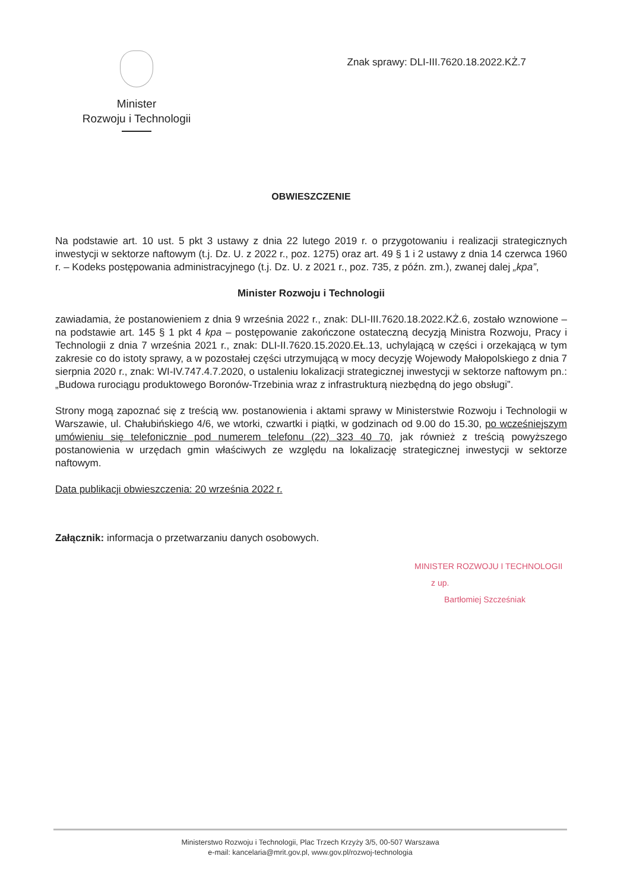Minister
Rozwoju i Technologii
Znak sprawy: DLI-III.7620.18.2022.KŻ.7
OBWIESZCZENIE
Na podstawie art. 10 ust. 5 pkt 3 ustawy z dnia 22 lutego 2019 r. o przygotowaniu i realizacji strategicznych inwestycji w sektorze naftowym (t.j. Dz. U. z 2022 r., poz. 1275) oraz art. 49 § 1 i 2 ustawy z dnia 14 czerwca 1960 r. – Kodeks postępowania administracyjnego (t.j. Dz. U. z 2021 r., poz. 735, z późn. zm.), zwanej dalej „kpa”,
Minister Rozwoju i Technologii
zawiadamia, że postanowieniem z dnia 9 września 2022 r., znak: DLI-III.7620.18.2022.KŻ.6, zostało wznowione – na podstawie art. 145 § 1 pkt 4 kpa – postępowanie zakończone ostateczną decyzją Ministra Rozwoju, Pracy i Technologii z dnia 7 września 2021 r., znak: DLI-II.7620.15.2020.EŁ.13, uchylającą w części i orzekającą w tym zakresie co do istoty sprawy, a w pozostałej części utrzymującą w mocy decyzję Wojewody Małopolskiego z dnia 7 sierpnia 2020 r., znak: WI-IV.747.4.7.2020, o ustaleniu lokalizacji strategicznej inwestycji w sektorze naftowym pn.: „Budowa rurociągu produktowego Boronów-Trzebinia wraz z infrastrukturą niezbędną do jego obsługi”.
Strony mogą zapoznać się z treścią ww. postanowienia i aktami sprawy w Ministerstwie Rozwoju i Technologii w Warszawie, ul. Chałubińskiego 4/6, we wtorki, czwartki i piątki, w godzinach od 9.00 do 15.30, po wcześniejszym umówieniu się telefonicznie pod numerem telefonu (22) 323 40 70, jak również z treścią powyższego postanowienia w urzędach gmin właściwych ze względu na lokalizację strategicznej inwestycji w sektorze naftowym.
Data publikacji obwieszczenia: 20 września 2022 r.
Załącznik: informacja o przetwarzaniu danych osobowych.
MINISTER ROZWOJU I TECHNOLOGII
z up.
Bartłomiej Szcześniak
Ministerstwo Rozwoju i Technologii, Plac Trzech Krzyży 3/5, 00-507 Warszawa
e-mail: kancelaria@mrit.gov.pl, www.gov.pl/rozwoj-technologia